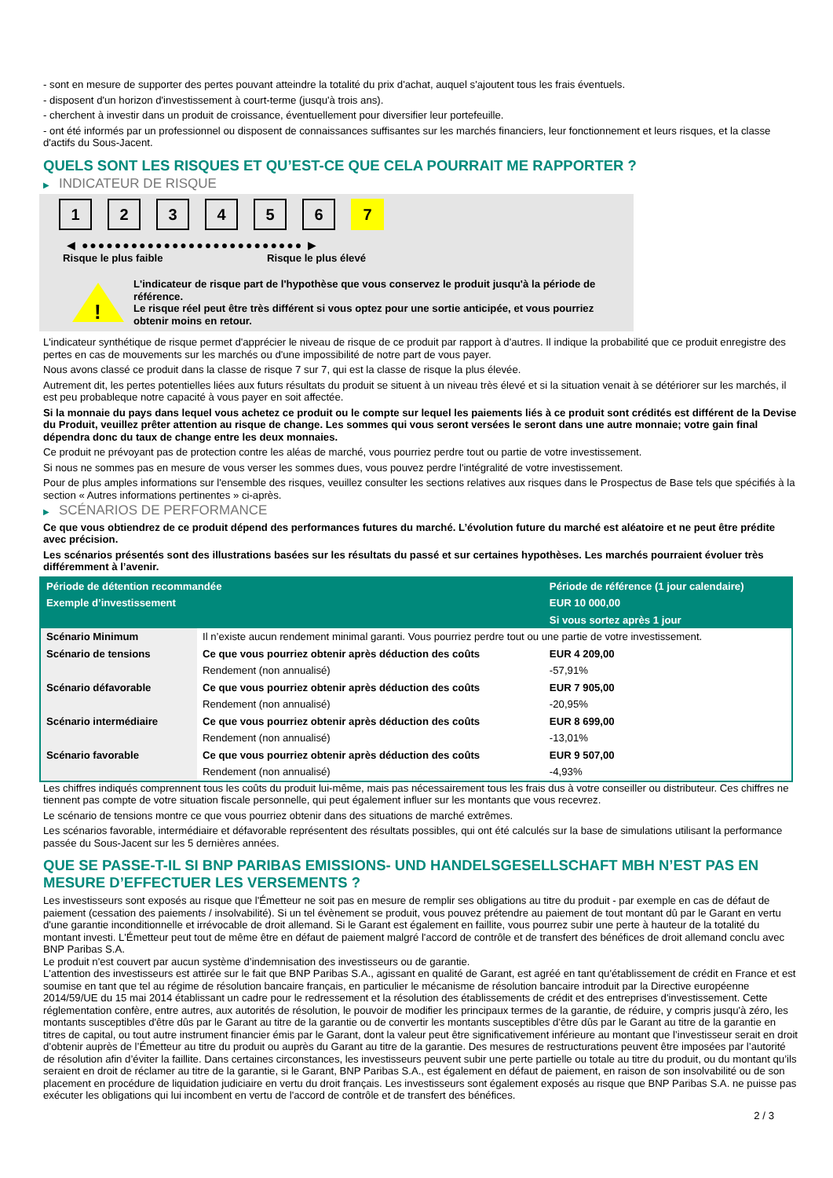- sont en mesure de supporter des pertes pouvant atteindre la totalité du prix d'achat, auquel s'ajoutent tous les frais éventuels.
- disposent d'un horizon d'investissement à court-terme (jusqu'à trois ans).
- cherchent à investir dans un produit de croissance, éventuellement pour diversifier leur portefeuille.
- ont été informés par un professionnel ou disposent de connaissances suffisantes sur les marchés financiers, leur fonctionnement et leurs risques, et la classe d'actifs du Sous-Jacent.
QUELS SONT LES RISQUES ET QU’EST-CE QUE CELA POURRAIT ME RAPPORTER ?
▶ INDICATEUR DE RISQUE
1 2 3 4 5 6 7
◀ ●●●●●●●●●●●●●●●●●●●●●●●●●●● ▶
Risque le plus faible Risque le plus élevé
!
L'indicateur de risque part de l'hypothèse que vous conservez le produit jusqu'à la période de référence.
Le risque réel peut être très différent si vous optez pour une sortie anticipée, et vous pourriez obtenir moins en retour.
L'indicateur synthétique de risque permet d'apprécier le niveau de risque de ce produit par rapport à d'autres. Il indique la probabilité que ce produit enregistre des pertes en cas de mouvements sur les marchés ou d'une impossibilité de notre part de vous payer.
Nous avons classé ce produit dans la classe de risque 7 sur 7, qui est la classe de risque la plus élevée.
Autrement dit, les pertes potentielles liées aux futurs résultats du produit se situent à un niveau très élevé et si la situation venait à se détériorer sur les marchés, il est peu probableque notre capacité à vous payer en soit affectée.
Si la monnaie du pays dans lequel vous achetez ce produit ou le compte sur lequel les paiements liés à ce produit sont crédités est différent de la Devise du Produit, veuillez prêter attention au risque de change. Les sommes qui vous seront versées le seront dans une autre monnaie; votre gain final dépendra donc du taux de change entre les deux monnaies.
Ce produit ne prévoyant pas de protection contre les aléas de marché, vous pourriez perdre tout ou partie de votre investissement.
Si nous ne sommes pas en mesure de vous verser les sommes dues, vous pouvez perdre l'intégralité de votre investissement.
Pour de plus amples informations sur l'ensemble des risques, veuillez consulter les sections relatives aux risques dans le Prospectus de Base tels que spécifiés à la section « Autres informations pertinentes » ci-après.
▶ SCÉNARIOS DE PERFORMANCE
Ce que vous obtiendrez de ce produit dépend des performances futures du marché. L’évolution future du marché est aléatoire et ne peut être prédite avec précision.
Les scénarios présentés sont des illustrations basées sur les résultats du passé et sur certaines hypothèses. Les marchés pourraient évoluer très différemment à l’avenir.
| Période de détention recommandée | | Période de référence (1 jour calendaire) |
| Exemple d’investissement | | EUR 10 000,00 |
| | | Si vous sortez après 1 jour |
| Scénario Minimum | Il n’existe aucun rendement minimal garanti. Vous pourriez perdre tout ou une partie de votre investissement. | |
| Scénario de tensions | Ce que vous pourriez obtenir après déduction des coûts | EUR 4 209,00 |
| | Rendement (non annualisé) | -57,91% |
| Scénario défavorable | Ce que vous pourriez obtenir après déduction des coûts | EUR 7 905,00 |
| | Rendement (non annualisé) | -20,95% |
| Scénario intermédiaire | Ce que vous pourriez obtenir après déduction des coûts | EUR 8 699,00 |
| | Rendement (non annualisé) | -13,01% |
| Scénario favorable | Ce que vous pourriez obtenir après déduction des coûts | EUR 9 507,00 |
| | Rendement (non annualisé) | -4,93% |
Les chiffres indiqués comprennent tous les coûts du produit lui-même, mais pas nécessairement tous les frais dus à votre conseiller ou distributeur. Ces chiffres ne tiennent pas compte de votre situation fiscale personnelle, qui peut également influer sur les montants que vous recevrez.
Le scénario de tensions montre ce que vous pourriez obtenir dans des situations de marché extrêmes.
Les scénarios favorable, intermédiaire et défavorable représentent des résultats possibles, qui ont été calculés sur la base de simulations utilisant la performance passée du Sous-Jacent sur les 5 dernières années.
QUE SE PASSE-T-IL SI BNP PARIBAS EMISSIONS- UND HANDELSGESELLSCHAFT MBH N’EST PAS EN MESURE D’EFFECTUER LES VERSEMENTS ?
Les investisseurs sont exposés au risque que l'Émetteur ne soit pas en mesure de remplir ses obligations au titre du produit - par exemple en cas de défaut de paiement (cessation des paiements / insolvabilité). Si un tel évènement se produit, vous pouvez prétendre au paiement de tout montant dû par le Garant en vertu d'une garantie inconditionnelle et irrévocable de droit allemand. Si le Garant est également en faillite, vous pourrez subir une perte à hauteur de la totalité du montant investi. L'Émetteur peut tout de même être en défaut de paiement malgré l'accord de contrôle et de transfert des bénéfices de droit allemand conclu avec BNP Paribas S.A.
Le produit n'est couvert par aucun système d’indemnisation des investisseurs ou de garantie.
L'attention des investisseurs est attirée sur le fait que BNP Paribas S.A., agissant en qualité de Garant, est agréé en tant qu'établissement de crédit en France et est soumise en tant que tel au régime de résolution bancaire français, en particulier le mécanisme de résolution bancaire introduit par la Directive européenne 2014/59/UE du 15 mai 2014 établissant un cadre pour le redressement et la résolution des établissements de crédit et des entreprises d'investissement. Cette réglementation confère, entre autres, aux autorités de résolution, le pouvoir de modifier les principaux termes de la garantie, de réduire, y compris jusqu'à zéro, les montants susceptibles d'être dûs par le Garant au titre de la garantie ou de convertir les montants susceptibles d'être dûs par le Garant au titre de la garantie en titres de capital, ou tout autre instrument financier émis par le Garant, dont la valeur peut être significativement inférieure au montant que l’investisseur serait en droit d’obtenir auprès de l’Émetteur au titre du produit ou auprès du Garant au titre de la garantie. Des mesures de restructurations peuvent être imposées par l’autorité de résolution afin d’éviter la faillite. Dans certaines circonstances, les investisseurs peuvent subir une perte partielle ou totale au titre du produit, ou du montant qu’ils seraient en droit de réclamer au titre de la garantie, si le Garant, BNP Paribas S.A., est également en défaut de paiement, en raison de son insolvabilité ou de son placement en procédure de liquidation judiciaire en vertu du droit français. Les investisseurs sont également exposés au risque que BNP Paribas S.A. ne puisse pas exécuter les obligations qui lui incombent en vertu de l'accord de contrôle et de transfert des bénéfices.
2 / 3